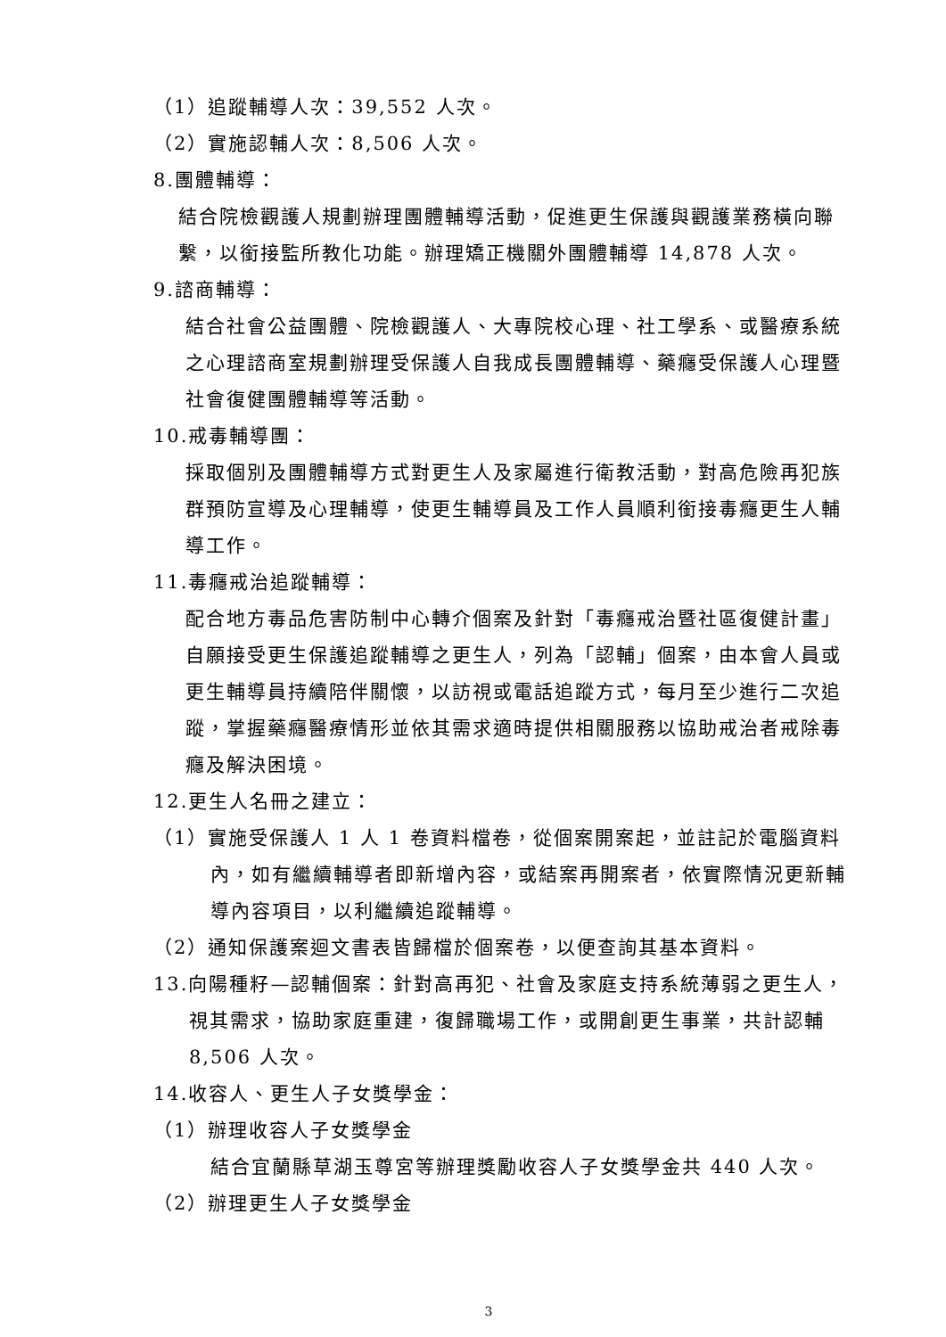（1）追蹤輔導人次：39,552 人次。
（2）實施認輔人次：8,506 人次。
8.團體輔導：
結合院檢觀護人規劃辦理團體輔導活動，促進更生保護與觀護業務橫向聯繫，以銜接監所教化功能。辦理矯正機關外團體輔導 14,878 人次。
9.諮商輔導：
結合社會公益團體、院檢觀護人、大專院校心理、社工學系、或醫療系統之心理諮商室規劃辦理受保護人自我成長團體輔導、藥癮受保護人心理暨社會復健團體輔導等活動。
10.戒毒輔導團：
採取個別及團體輔導方式對更生人及家屬進行衛教活動，對高危險再犯族群預防宣導及心理輔導，使更生輔導員及工作人員順利銜接毒癮更生人輔導工作。
11.毒癮戒治追蹤輔導：
配合地方毒品危害防制中心轉介個案及針對「毒癮戒治暨社區復健計畫」自願接受更生保護追蹤輔導之更生人，列為「認輔」個案，由本會人員或更生輔導員持續陪伴關懷，以訪視或電話追蹤方式，每月至少進行二次追蹤，掌握藥癮醫療情形並依其需求適時提供相關服務以協助戒治者戒除毒癮及解決困境。
12.更生人名冊之建立：
（1）實施受保護人 1 人 1 卷資料檔卷，從個案開案起，並註記於電腦資料內，如有繼續輔導者即新增內容，或結案再開案者，依實際情況更新輔導內容項目，以利繼續追蹤輔導。
（2）通知保護案迴文書表皆歸檔於個案卷，以便查詢其基本資料。
13.向陽種籽—認輔個案：針對高再犯、社會及家庭支持系統薄弱之更生人，視其需求，協助家庭重建，復歸職場工作，或開創更生事業，共計認輔 8,506 人次。
14.收容人、更生人子女獎學金：
（1）辦理收容人子女獎學金
結合宜蘭縣草湖玉尊宮等辦理獎勵收容人子女獎學金共 440 人次。
（2）辦理更生人子女獎學金
3